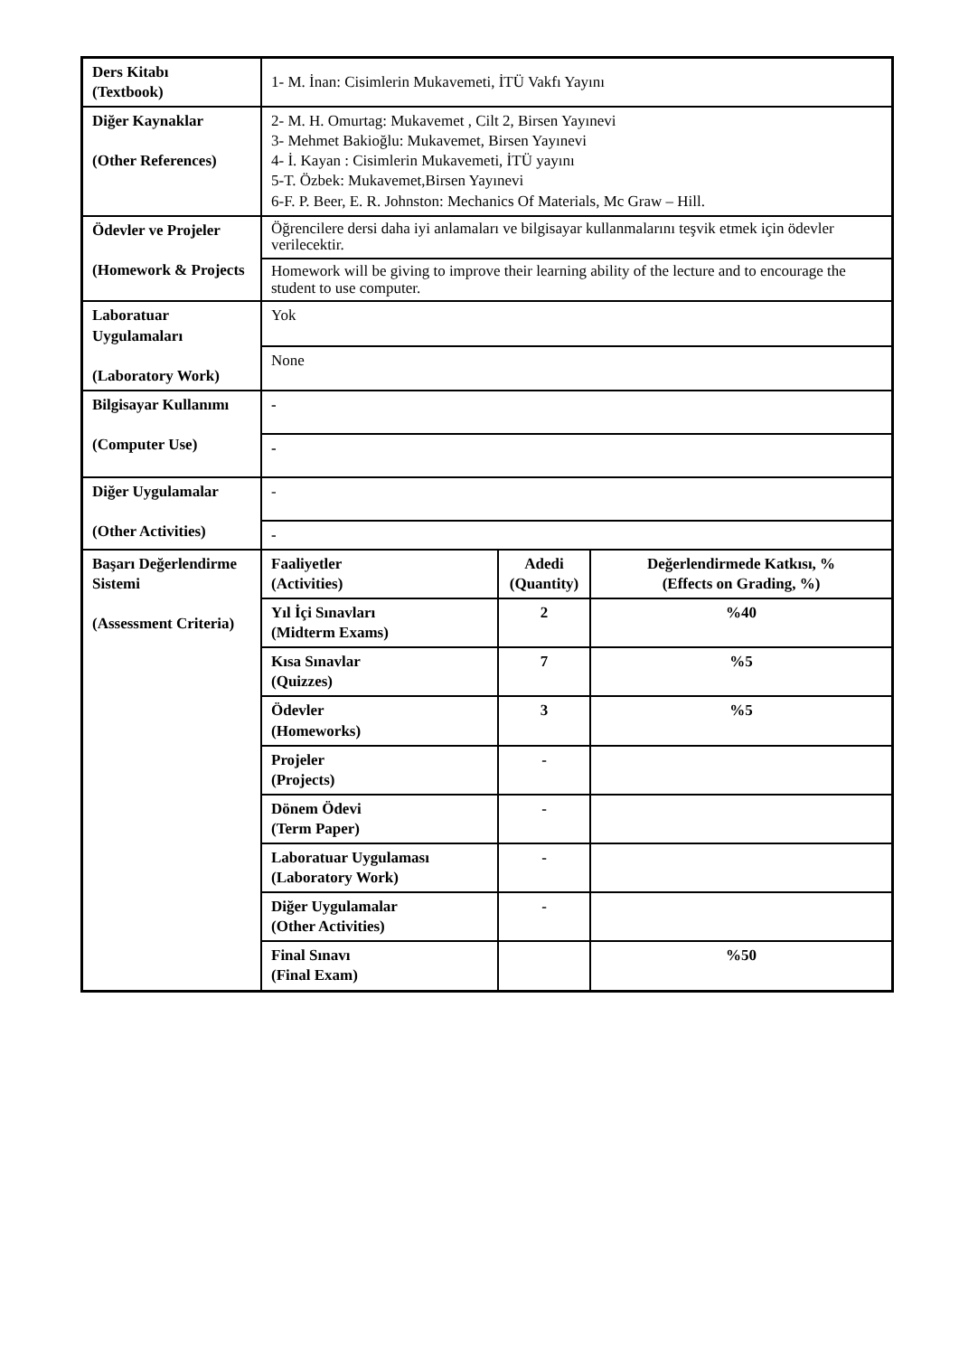| Ders Kitabı (Textbook) | 1- M. İnan: Cisimlerin Mukavemeti, İTÜ Vakfı Yayını | | |
| Diğer Kaynaklar (Other References) | 2- M. H. Omurtag: Mukavemet , Cilt 2, Birsen Yayınevi 3- Mehmet Bakioğlu: Mukavemet, Birsen Yayınevi 4- İ. Kayan : Cisimlerin Mukavemeti, İTÜ yayını 5-T. Özbek: Mukavemet,Birsen Yayınevi 6-F. P. Beer, E. R. Johnston: Mechanics Of Materials, Mc Graw – Hill. | | |
| Ödevler ve Projeler (Homework & Projects | Öğrencilere dersi daha iyi anlamaları ve bilgisayar kullanmalarını teşvik etmek için ödevler verilecektir. | | |
| | Homework will be giving to improve their learning ability of the lecture and to encourage the student to use computer. | | |
| Laboratuar Uygulamaları (Laboratory Work) | Yok | | |
| | None | | |
| Bilgisayar Kullanımı (Computer Use) | - | | |
| | - | | |
| Diğer Uygulamalar (Other Activities) | - | | |
| | - | | |
| Başarı Değerlendirme Sistemi (Assessment Criteria) | Faaliyetler (Activities) | Adedi (Quantity) | Değerlendirmede Katkısı, % (Effects on Grading, %) |
| | Yıl İçi Sınavları (Midterm Exams) | 2 | %40 |
| | Kısa Sınavlar (Quizzes) | 7 | %5 |
| | Ödevler (Homeworks) | 3 | %5 |
| | Projeler (Projects) | - | |
| | Dönem Ödevi (Term Paper) | - | |
| | Laboratuar Uygulaması (Laboratory Work) | - | |
| | Diğer Uygulamalar (Other Activities) | - | |
| | Final Sınavı (Final Exam) | | %50 |